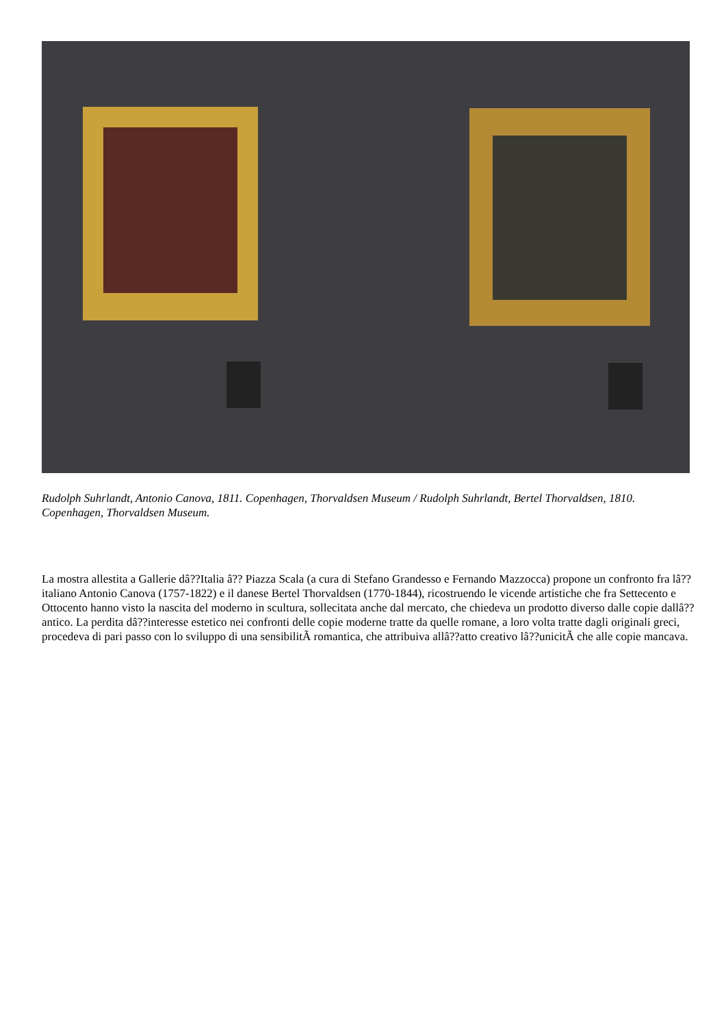Rudolph Suhrlandt, Antonio Canova, 1811. Copenhagen, Thorvaldsen Museum / Rudolph Suhrlandt, Bertel Thorvaldsen, 1810. Copenhagen, Thorvaldsen Museum.
La mostra allestita a Gallerie dâ??Italia â?? Piazza Scala (a cura di Stefano Grandesso e Fernando Mazzocca) propone un confronto fra lâ??italiano Antonio Canova (1757-1822) e il danese Bertel Thorvaldsen (1770-1844), ricostruendo le vicende artistiche che fra Settecento e Ottocento hanno visto la nascita del moderno in scultura, sollecitata anche dal mercato, che chiedeva un prodotto diverso dalle copie dallâ??antico. La perdita dâ??interesse estetico nei confronti delle copie moderne tratte da quelle romane, a loro volta tratte dagli originali greci, procedeva di pari passo con lo sviluppo di una sensibilitÃ romantica, che attribuiva allâ??atto creativo lâ??unicitÃ che alle copie mancava.